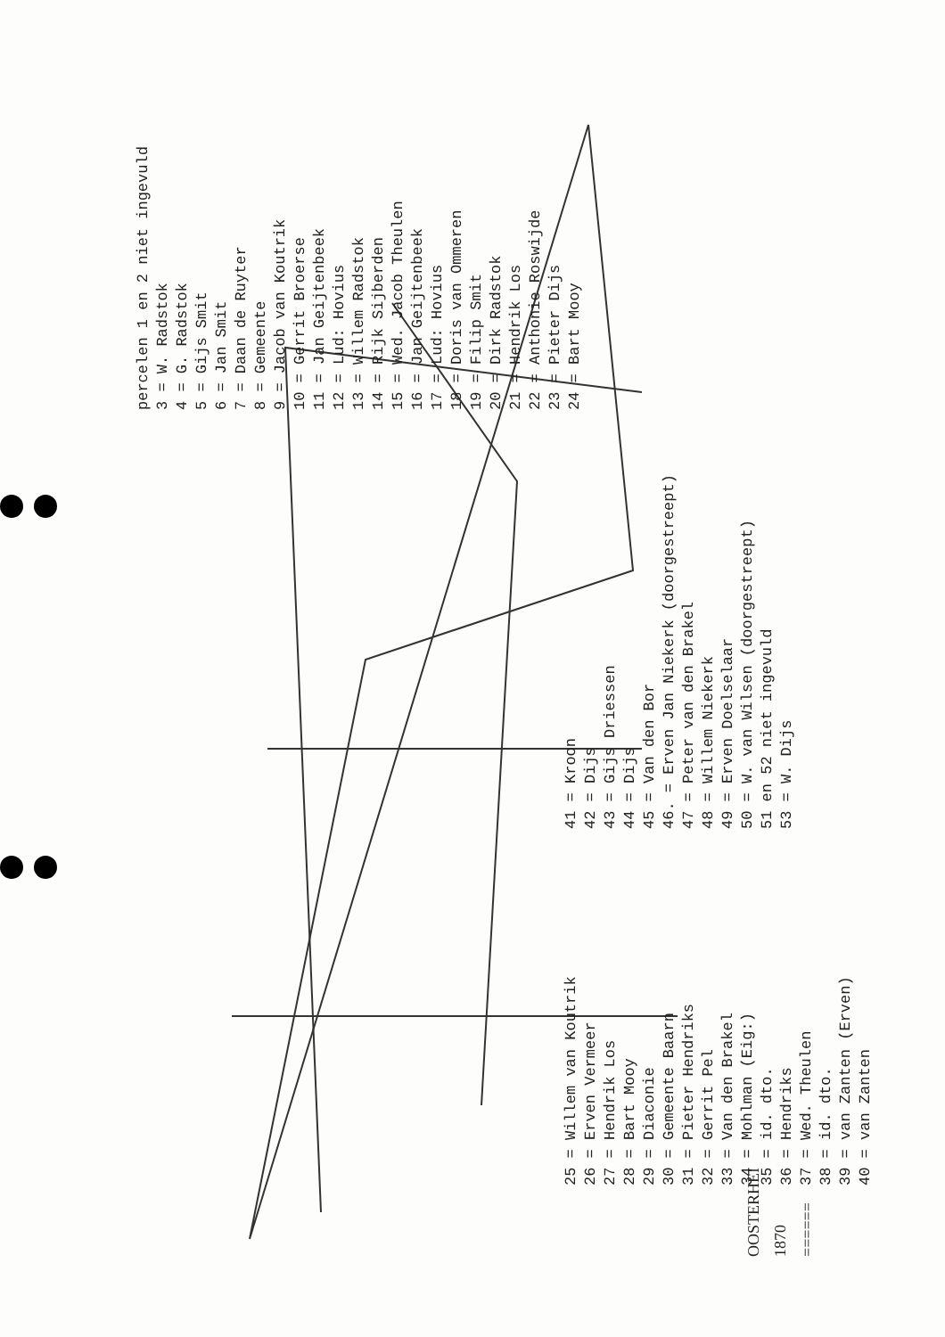OOSTERHEI
1870
======
percelen 1 en 2 niet ingevuld 3 = W. Radstok 4 = G. Radstok 5 = Gijs Smit 6 = Jan Smit 7 = Daan de Ruyter 8 = Gemeente 9 = Jacob van Koutrik 10 = Gerrit Broerse 11 = Jan Geijtenbeek 12 = Lud: Hovius 13 = Willem Radstok 14 = Rijk Sijberden 15 = Wed. Jacob Theulen 16 = Jan Geijtenbeek 17 = Lud: Hovius 18 = Doris van Ommeren 19 = Filip Smit 20 = Dirk Radstok 21 = Hendrik Los 22 = Anthonie Roswijde 23 = Pieter Dijs 24 = Bart Mooy
41 = Kroon 42 = Dijs 43 = Gijs Driessen 44 = Dijs 45 = Van den Bor 46. = Erven Jan Niekerk (doorgestreept) 47 = Peter van den Brakel 48 = Willem Niekerk 49 = Erven Doelselaar 50 = W. van Wilsen (doorgestreept) 51 en 52 niet ingevuld 53 = W. Dijs
25 = Willem van Koutrik 26 = Erven Vermeer 27 = Hendrik Los 28 = Bart Mooy 29 = Diaconie 30 = Gemeente Baarn 31 = Pieter Hendriks 32 = Gerrit Pel 33 = Van den Brakel 34 = Mohlman (Eig:) 35 = id. dto. 36 = Hendriks 37 = Wed. Theulen 38 = id. dto. 39 = van Zanten (Erven) 40 = van Zanten